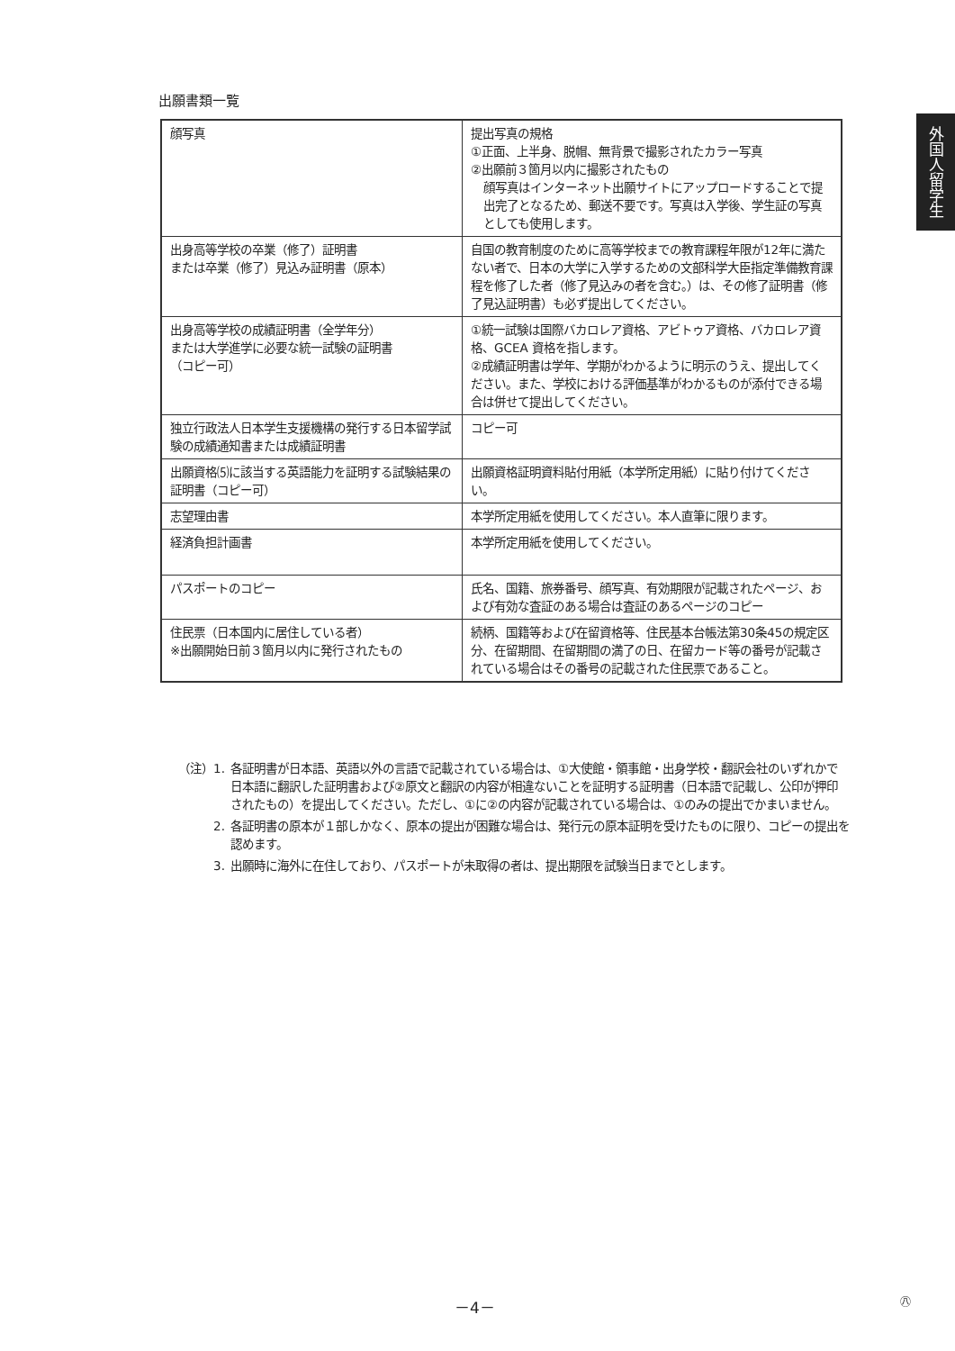出願書類一覧
外国人留学生
| 顔写真 | 提出写真の規格 ①正面、上半身、脱帽、無背景で撮影されたカラー写真 ②出願前３箇月以内に撮影されたもの 顔写真はインターネット出願サイトにアップロードすることで提出完了となるため、郵送不要です。写真は入学後、学生証の写真としても使用します。 |
| 出身高等学校の卒業（修了）証明書 または卒業（修了）見込み証明書（原本） | 自国の教育制度のために高等学校までの教育課程年限が12年に満たない者で、日本の大学に入学するための文部科学大臣指定準備教育課程を修了した者（修了見込みの者を含む。）は、その修了証明書（修了見込証明書）も必ず提出してください。 |
| 出身高等学校の成績証明書（全学年分） または大学進学に必要な統一試験の証明書 （コピー可） | ①統一試験は国際バカロレア資格、アビトゥア資格、バカロレア資格、GCEA 資格を指します。 ②成績証明書は学年、学期がわかるように明示のうえ、提出してください。また、学校における評価基準がわかるものが添付できる場合は併せて提出してください。 |
| 独立行政法人日本学生支援機構の発行する日本留学試験の成績通知書または成績証明書 | コピー可 |
| 出願資格⑸に該当する英語能力を証明する試験結果の証明書（コピー可） | 出願資格証明資料貼付用紙（本学所定用紙）に貼り付けてください。 |
| 志望理由書 | 本学所定用紙を使用してください。本人直筆に限ります。 |
| 経済負担計画書 | 本学所定用紙を使用してください。 |
| パスポートのコピー | 氏名、国籍、旅券番号、顔写真、有効期限が記載されたページ、および有効な査証のある場合は査証のあるページのコピー |
| 住民票（日本国内に居住している者） ※出願開始日前３箇月以内に発行されたもの | 続柄、国籍等および在留資格等、住民基本台帳法第30条45の規定区分、在留期間、在留期間の満了の日、在留カード等の番号が記載されている場合はその番号の記載された住民票であること。 |
（注）1. 各証明書が日本語、英語以外の言語で記載されている場合は、①大使館・領事館・出身学校・翻訳会社のいずれかで日本語に翻訳した証明書および②原文と翻訳の内容が相違ないことを証明する証明書（日本語で記載し、公印が押印されたもの）を提出してください。ただし、①に②の内容が記載されている場合は、①のみの提出でかまいません。
2. 各証明書の原本が１部しかなく、原本の提出が困難な場合は、発行元の原本証明を受けたものに限り、コピーの提出を認めます。
3. 出願時に海外に在住しており、パスポートが未取得の者は、提出期限を試験当日までとします。
－4－ ㊇